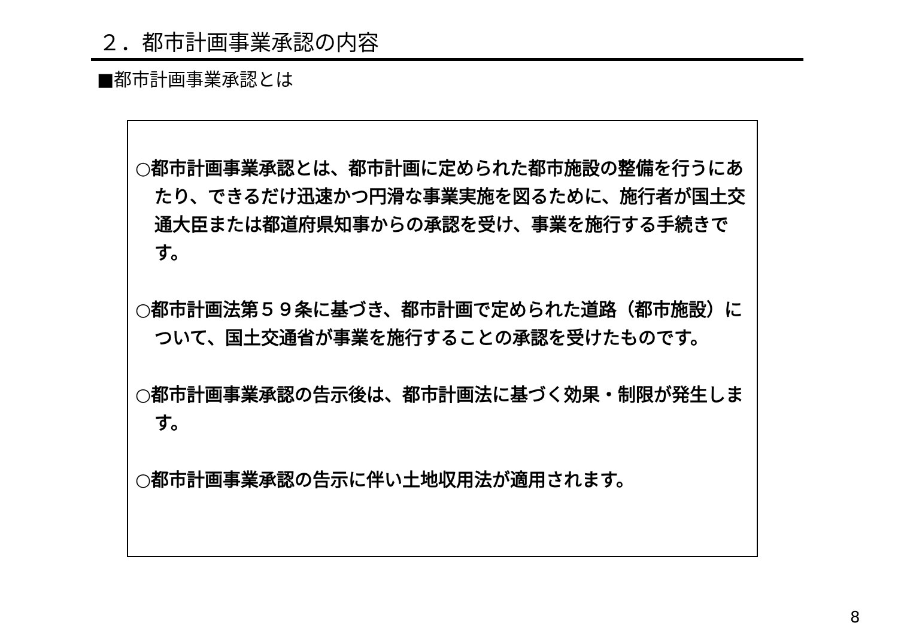２．都市計画事業承認の内容
■都市計画事業承認とは
○都市計画事業承認とは、都市計画に定められた都市施設の整備を行うにあたり、できるだけ迅速かつ円滑な事業実施を図るために、施行者が国土交通大臣または都道府県知事からの承認を受け、事業を施行する手続きです。
○都市計画法第５９条に基づき、都市計画で定められた道路（都市施設）について、国土交通省が事業を施行することの承認を受けたものです。
○都市計画事業承認の告示後は、都市計画法に基づく効果・制限が発生します。
○都市計画事業承認の告示に伴い土地収用法が適用されます。
8